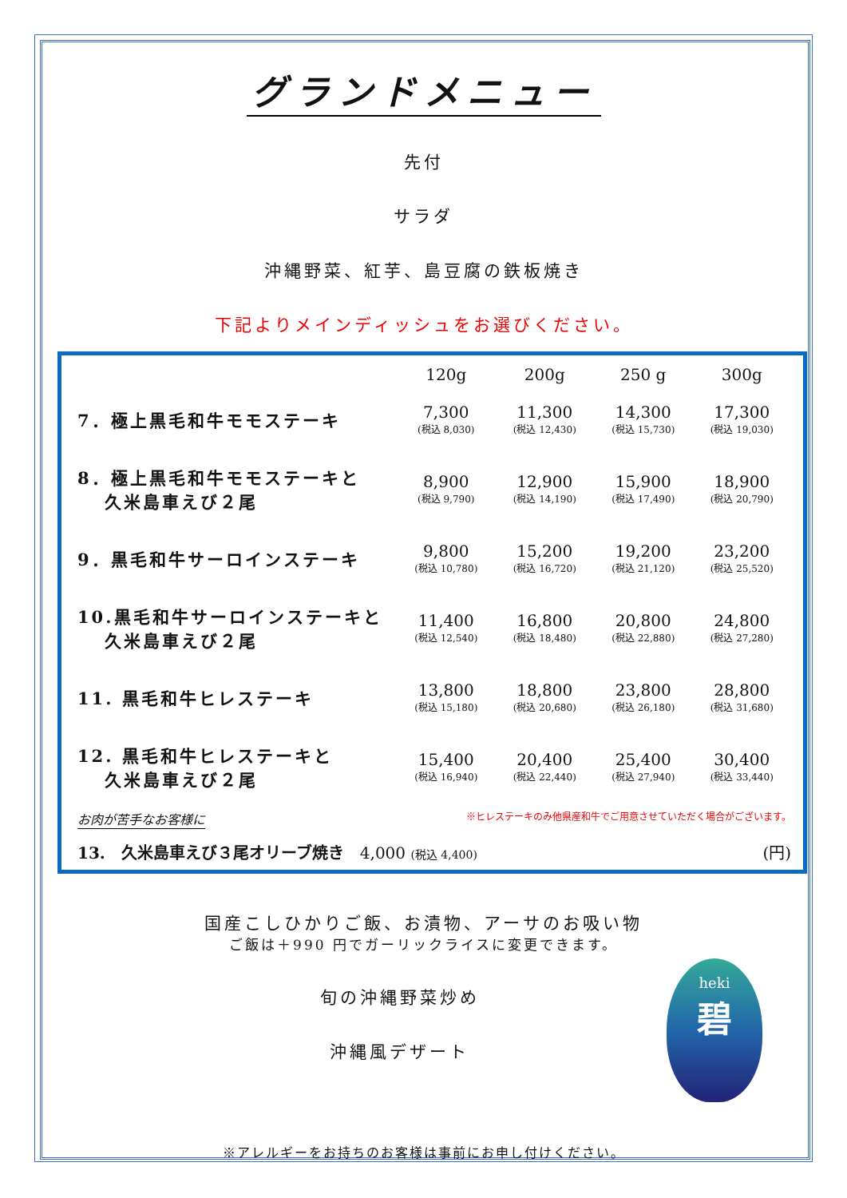グランドメニュー
先付
サラダ
沖縄野菜、紅芋、島豆腐の鉄板焼き
下記よりメインディッシュをお選びください。
| | 120g | 200g | 250 g | 300g |
| --- | --- | --- | --- | --- |
| 7．極上黒毛和牛モモステーキ | 7,300 (税込 8,030) | 11,300 (税込 12,430) | 14,300 (税込 15,730) | 17,300 (税込 19,030) |
| 8．極上黒毛和牛モモステーキと 久米島車えび２尾 | 8,900 (税込 9,790) | 12,900 (税込 14,190) | 15,900 (税込 17,490) | 18,900 (税込 20,790) |
| 9．黒毛和牛サーロインステーキ | 9,800 (税込 10,780) | 15,200 (税込 16,720) | 19,200 (税込 21,120) | 23,200 (税込 25,520) |
| 10.黒毛和牛サーロインステーキと 久米島車えび２尾 | 11,400 (税込 12,540) | 16,800 (税込 18,480) | 20,800 (税込 22,880) | 24,800 (税込 27,280) |
| 11. 黒毛和牛ヒレステーキ | 13,800 (税込 15,180) | 18,800 (税込 20,680) | 23,800 (税込 26,180) | 28,800 (税込 31,680) |
| 12. 黒毛和牛ヒレステーキと 久米島車えび２尾 | 15,400 (税込 16,940) | 20,400 (税込 22,440) | 25,400 (税込 27,940) | 30,400 (税込 33,440) |
お肉が苦手なお客様に ※ヒレステーキのみ他県産和牛でご用意させていただく場合がございます。
13.　久米島車えび３尾オリーブ焼き　4,000 (税込 4,400)
(円)
国産こしひかりご飯、お漬物、アーサのお吸い物
ご飯は＋990 円でガーリックライスに変更できます。
旬の沖縄野菜炒め
沖縄風デザート
※アレルギーをお持ちのお客様は事前にお申し付けください。
heki
碧